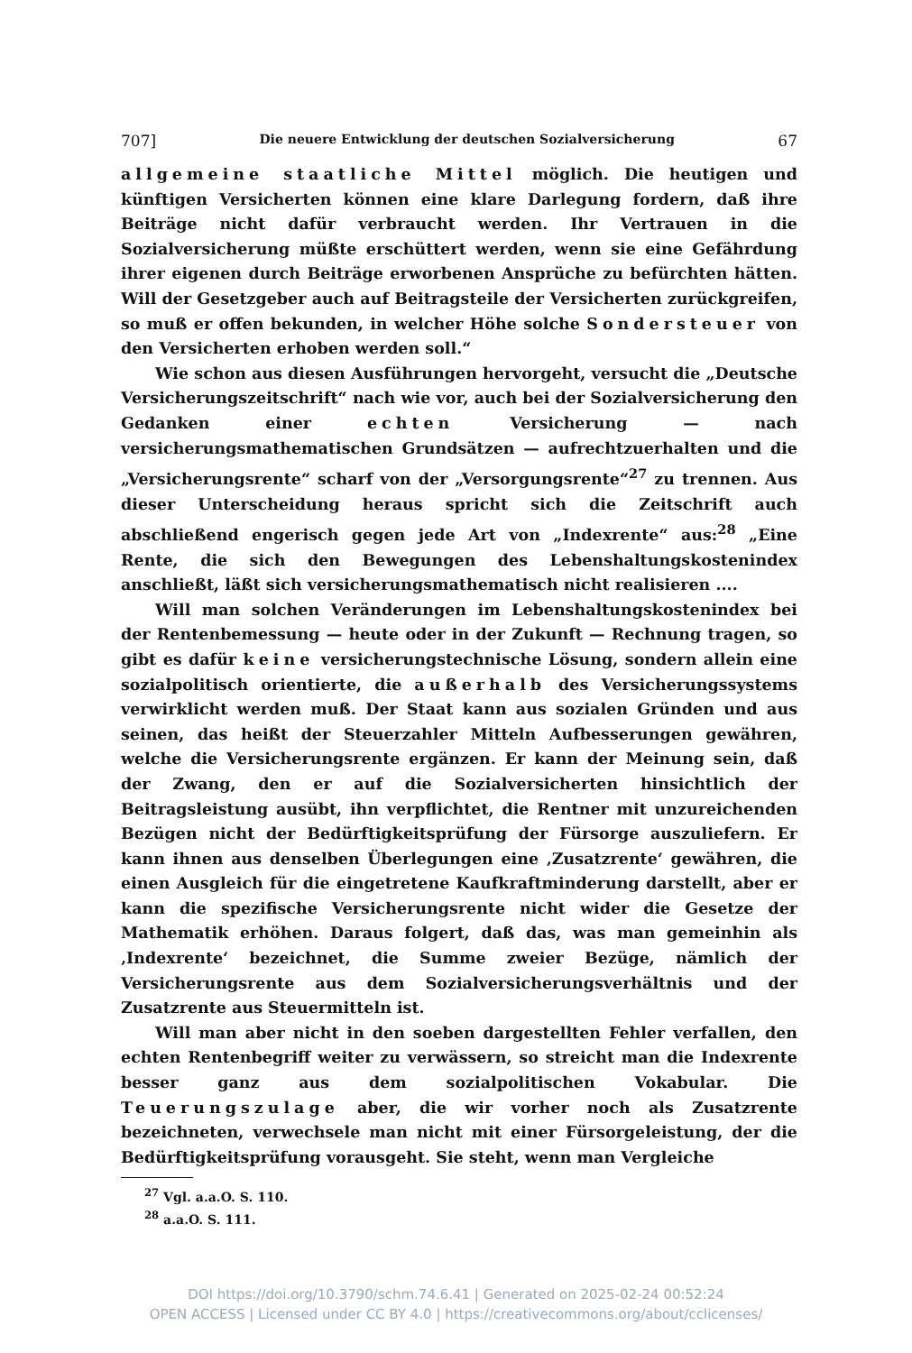707] Die neuere Entwicklung der deutschen Sozialversicherung 67
allgemeine staatliche Mittel möglich. Die heutigen und künftigen Versicherten können eine klare Darlegung fordern, daß ihre Beiträge nicht dafür verbraucht werden. Ihr Vertrauen in die Sozialversicherung müßte erschüttert werden, wenn sie eine Gefährdung ihrer eigenen durch Beiträge erworbenen Ansprüche zu befürchten hätten. Will der Gesetzgeber auch auf Beitragsteile der Versicherten zurückgreifen, so muß er offen bekunden, in welcher Höhe solche Sondersteuer von den Versicherten erhoben werden soll.“
Wie schon aus diesen Ausführungen hervorgeht, versucht die „Deutsche Versicherungszeitschrift“ nach wie vor, auch bei der Sozialversicherung den Gedanken einer echten Versicherung — nach versicherungsmathematischen Grundsätzen — aufrechtzuerhalten und die „Versicherungsrente“ scharf von der „Versorgungsrente“<sup>27</sup> zu trennen. Aus dieser Unterscheidung heraus spricht sich die Zeitschrift auch abschließend engerisch gegen jede Art von „Indexrente“ aus:<sup>28</sup> „Eine Rente, die sich den Bewegungen des Lebenshaltungskostenindex anschließt, läßt sich versicherungsmathematisch nicht realisieren ....
Will man solchen Veränderungen im Lebenshaltungskostenindex bei der Rentenbemessung — heute oder in der Zukunft — Rechnung tragen, so gibt es dafür keine versicherungstechnische Lösung, sondern allein eine sozialpolitisch orientierte, die außerhalb des Versicherungssystems verwirklicht werden muß. Der Staat kann aus sozialen Gründen und aus seinen, das heißt der Steuerzahler Mitteln Aufbesserungen gewähren, welche die Versicherungsrente ergänzen. Er kann der Meinung sein, daß der Zwang, den er auf die Sozialversicherten hinsichtlich der Beitragsleistung ausübt, ihn verpflichtet, die Rentner mit unzureichenden Bezügen nicht der Bedürftigkeitsprüfung der Fürsorge auszuliefern. Er kann ihnen aus denselben Überlegungen eine ‚Zusatzrente‘ gewähren, die einen Ausgleich für die eingetretene Kaufkraftminderung darstellt, aber er kann die spezifische Versicherungsrente nicht wider die Gesetze der Mathematik erhöhen. Daraus folgert, daß das, was man gemeinhin als ‚Indexrente‘ bezeichnet, die Summe zweier Bezüge, nämlich der Versicherungsrente aus dem Sozialversicherungsverhältnis und der Zusatzrente aus Steuermitteln ist.
Will man aber nicht in den soeben dargestellten Fehler verfallen, den echten Rentenbegriff weiter zu verwässern, so streicht man die Indexrente besser ganz aus dem sozialpolitischen Vokabular. Die Teuerungszulage aber, die wir vorher noch als Zusatzrente bezeichneten, verwechsele man nicht mit einer Fürsorgeleistung, der die Bedürftigkeitsprüfung vorausgeht. Sie steht, wenn man Vergleiche
<sup>27</sup> Vgl. a.a.O. S. 110.
<sup>28</sup> a.a.O. S. 111.
DOI https://doi.org/10.3790/schm.74.6.41 | Generated on 2025-02-24 00:52:24
OPEN ACCESS | Licensed under CC BY 4.0 | https://creativecommons.org/about/cclicenses/